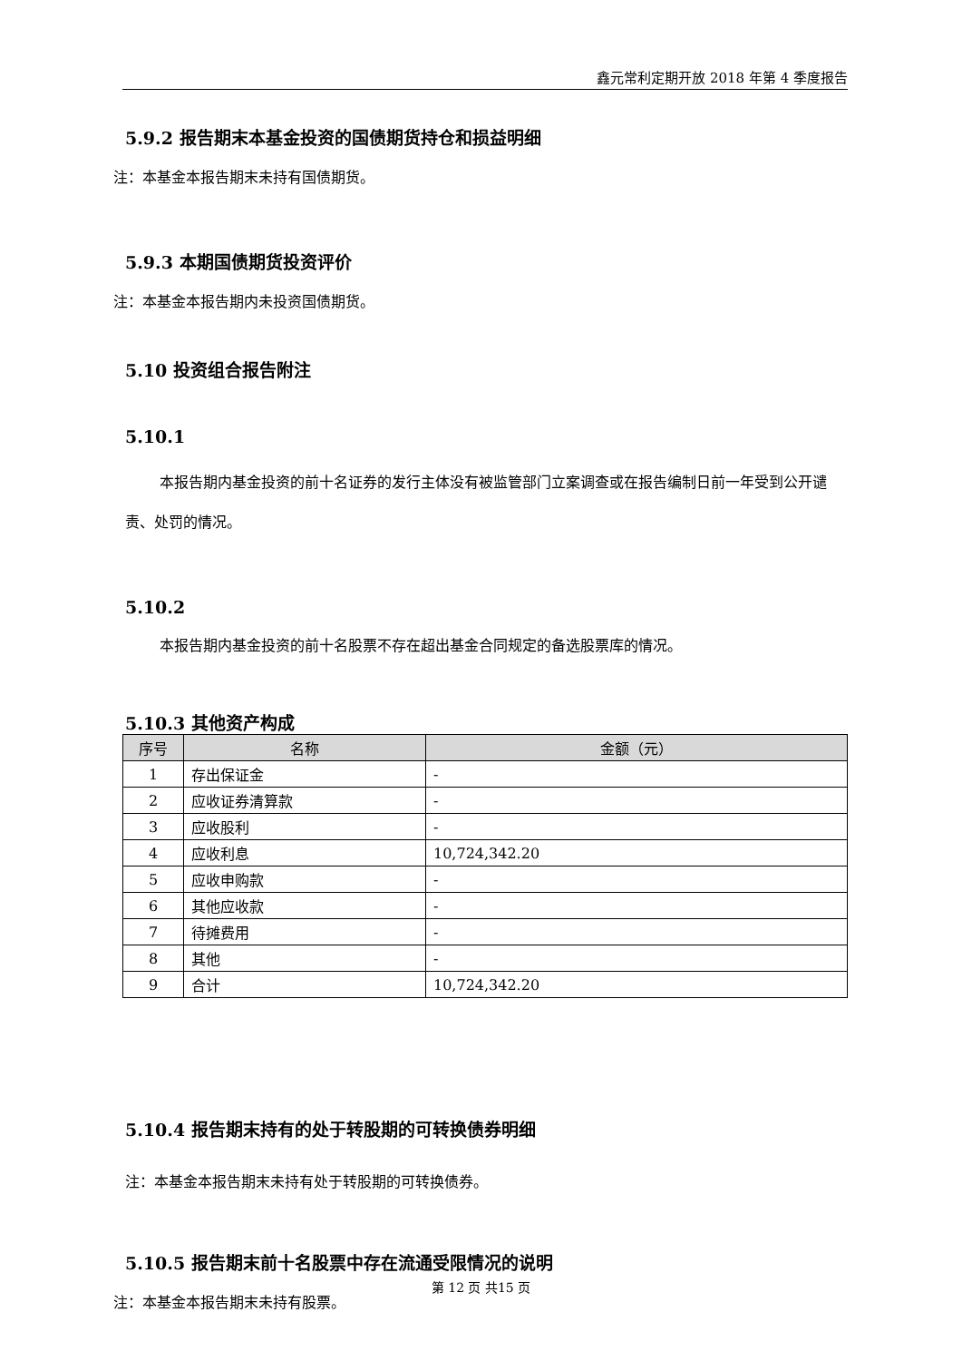鑫元常利定期开放 2018 年第 4 季度报告
5.9.2 报告期末本基金投资的国债期货持仓和损益明细
注：本基金本报告期末未持有国债期货。
5.9.3 本期国债期货投资评价
注：本基金本报告期内未投资国债期货。
5.10 投资组合报告附注
5.10.1
本报告期内基金投资的前十名证券的发行主体没有被监管部门立案调查或在报告编制日前一年受到公开谴责、处罚的情况。
5.10.2
本报告期内基金投资的前十名股票不存在超出基金合同规定的备选股票库的情况。
5.10.3 其他资产构成
| 序号 | 名称 | 金额（元） |
| --- | --- | --- |
| 1 | 存出保证金 | - |
| 2 | 应收证券清算款 | - |
| 3 | 应收股利 | - |
| 4 | 应收利息 | 10,724,342.20 |
| 5 | 应收申购款 | - |
| 6 | 其他应收款 | - |
| 7 | 待摊费用 | - |
| 8 | 其他 | - |
| 9 | 合计 | 10,724,342.20 |
5.10.4 报告期末持有的处于转股期的可转换债券明细
注：本基金本报告期末未持有处于转股期的可转换债券。
5.10.5 报告期末前十名股票中存在流通受限情况的说明
注：本基金本报告期末未持有股票。
第 12 页 共15 页